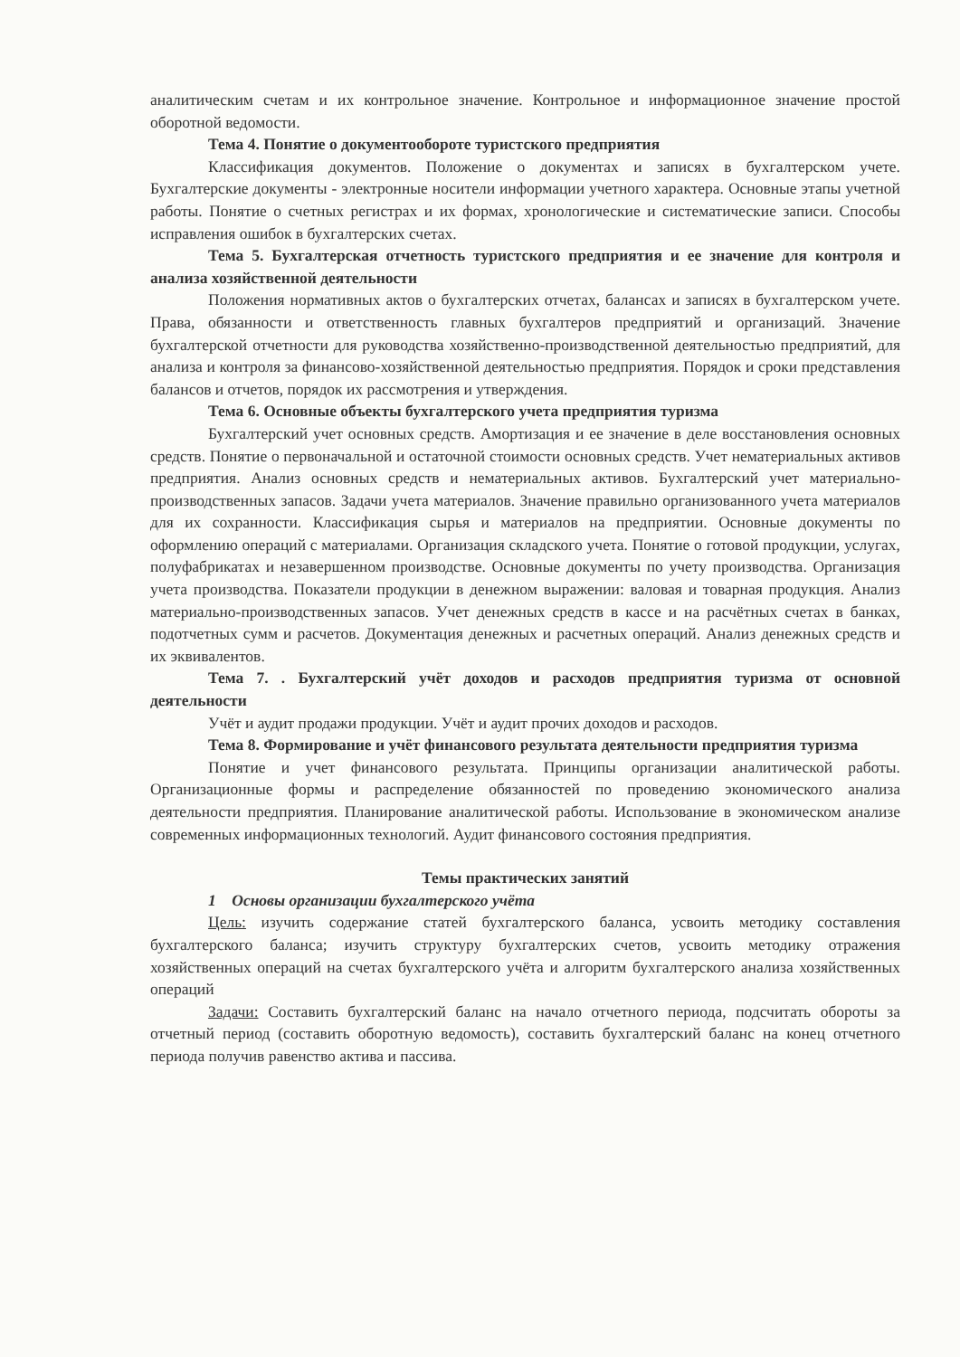аналитическим счетам и их контрольное значение. Контрольное и информационное значение простой оборотной ведомости.
Тема 4. Понятие о документообороте туристского предприятия
Классификация документов. Положение о документах и записях в бухгалтерском учете. Бухгалтерские документы - электронные носители информации учетного характера. Основные этапы учетной работы. Понятие о счетных регистрах и их формах, хронологические и систематические записи. Способы исправления ошибок в бухгалтерских счетах.
Тема 5. Бухгалтерская отчетность туристского предприятия и ее значение для контроля и анализа хозяйственной деятельности
Положения нормативных актов о бухгалтерских отчетах, балансах и записях в бухгалтерском учете. Права, обязанности и ответственность главных бухгалтеров предприятий и организаций. Значение бухгалтерской отчетности для руководства хозяйственно-производственной деятельностью предприятий, для анализа и контроля за финансово-хозяйственной деятельностью предприятия. Порядок и сроки представления балансов и отчетов, порядок их рассмотрения и утверждения.
Тема 6. Основные объекты бухгалтерского учета предприятия туризма
Бухгалтерский учет основных средств. Амортизация и ее значение в деле восстановления основных средств. Понятие о первоначальной и остаточной стоимости основных средств. Учет нематериальных активов предприятия. Анализ основных средств и нематериальных активов. Бухгалтерский учет материально-производственных запасов. Задачи учета материалов. Значение правильно организованного учета материалов для их сохранности. Классификация сырья и материалов на предприятии. Основные документы по оформлению операций с материалами. Организация складского учета. Понятие о готовой продукции, услугах, полуфабрикатах и незавершенном производстве. Основные документы по учету производства. Организация учета производства. Показатели продукции в денежном выражении: валовая и товарная продукция. Анализ материально-производственных запасов. Учет денежных средств в кассе и на расчётных счетах в банках, подотчетных сумм и расчетов. Документация денежных и расчетных операций. Анализ денежных средств и их эквивалентов.
Тема 7. . Бухгалтерский учёт доходов и расходов предприятия туризма от основной деятельности
Учёт и аудит продажи продукции. Учёт и аудит прочих доходов и расходов.
Тема 8. Формирование и учёт финансового результата деятельности предприятия туризма
Понятие и учет финансового результата. Принципы организации аналитической работы. Организационные формы и распределение обязанностей по проведению экономического анализа деятельности предприятия. Планирование аналитической работы. Использование в экономическом анализе современных информационных технологий. Аудит финансового состояния предприятия.
Темы практических занятий
1 Основы организации бухгалтерского учёта
Цель: изучить содержание статей бухгалтерского баланса, усвоить методику составления бухгалтерского баланса; изучить структуру бухгалтерских счетов, усвоить методику отражения хозяйственных операций на счетах бухгалтерского учёта и алгоритм бухгалтерского анализа хозяйственных операций
Задачи: Составить бухгалтерский баланс на начало отчетного периода, подсчитать обороты за отчетный период (составить оборотную ведомость), составить бухгалтерский баланс на конец отчетного периода получив равенство актива и пассива.